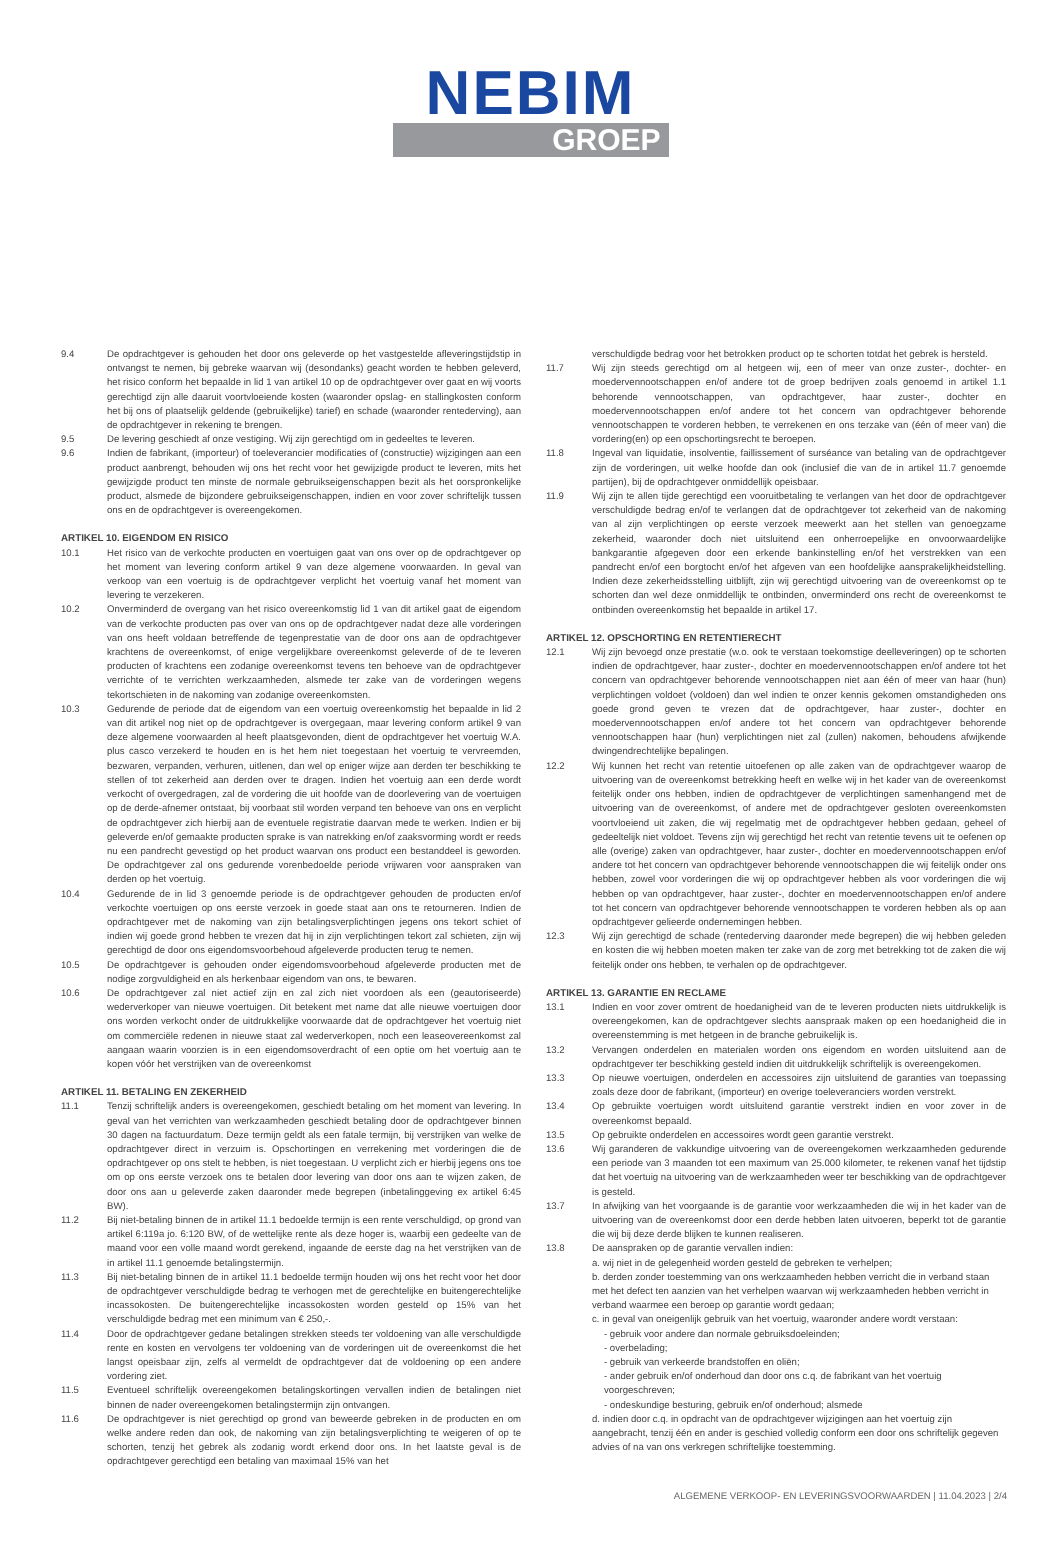NEBIM
GROEP
9.4 De opdrachtgever is gehouden het door ons geleverde op het vastgestelde afleveringstijdstip in ontvangst te nemen, bij gebreke waarvan wij (desondanks) geacht worden te hebben geleverd, het risico conform het bepaalde in lid 1 van artikel 10 op de opdrachtgever over gaat en wij voorts gerechtigd zijn alle daaruit voortvloeiende kosten (waaronder opslag- en stallingkosten conform het bij ons of plaatselijk geldende (gebruikelijke) tarief) en schade (waaronder rentederving), aan de opdrachtgever in rekening te brengen.
9.5 De levering geschiedt af onze vestiging. Wij zijn gerechtigd om in gedeeltes te leveren.
9.6 Indien de fabrikant, (importeur) of toeleverancier modificaties of (constructie) wijzigingen aan een product aanbrengt, behouden wij ons het recht voor het gewijzigde product te leveren, mits het gewijzigde product ten minste de normale gebruikseigenschappen bezit als het oorspronkelijke product, alsmede de bijzondere gebruikseigenschappen, indien en voor zover schriftelijk tussen ons en de opdrachtgever is overeengekomen.
ARTIKEL 10. EIGENDOM EN RISICO
10.1 Het risico van de verkochte producten en voertuigen gaat van ons over op de opdrachtgever op het moment van levering conform artikel 9 van deze algemene voorwaarden. In geval van verkoop van een voertuig is de opdrachtgever verplicht het voertuig vanaf het moment van levering te verzekeren.
10.2 Onverminderd de overgang van het risico overeenkomstig lid 1 van dit artikel gaat de eigendom van de verkochte producten pas over van ons op de opdrachtgever nadat deze alle vorderingen van ons heeft voldaan betreffende de tegenprestatie van de door ons aan de opdrachtgever krachtens de overeenkomst, of enige vergelijkbare overeenkomst geleverde of de te leveren producten of krachtens een zodanige overeenkomst tevens ten behoeve van de opdrachtgever verrichte of te verrichten werkzaamheden, alsmede ter zake van de vorderingen wegens tekortschieten in de nakoming van zodanige overeenkomsten.
10.3 Gedurende de periode dat de eigendom van een voertuig overeenkomstig het bepaalde in lid 2 van dit artikel nog niet op de opdrachtgever is overgegaan, maar levering conform artikel 9 van deze algemene voorwaarden al heeft plaatsgevonden, dient de opdrachtgever het voertuig W.A. plus casco verzekerd te houden en is het hem niet toegestaan het voertuig te vervreemden, bezwaren, verpanden, verhuren, uitlenen, dan wel op eniger wijze aan derden ter beschikking te stellen of tot zekerheid aan derden over te dragen. Indien het voertuig aan een derde wordt verkocht of overgedragen, zal de vordering die uit hoofde van de doorlevering van de voertuigen op de derde-afnemer ontstaat, bij voorbaat stil worden verpand ten behoeve van ons en verplicht de opdrachtgever zich hierbij aan de eventuele registratie daarvan mede te werken. Indien er bij geleverde en/of gemaakte producten sprake is van natrekking en/of zaaksvorming wordt er reeds nu een pandrecht gevestigd op het product waarvan ons product een bestanddeel is geworden. De opdrachtgever zal ons gedurende vorenbedoelde periode vrijwaren voor aanspraken van derden op het voertuig.
10.4 Gedurende de in lid 3 genoemde periode is de opdrachtgever gehouden de producten en/of verkochte voertuigen op ons eerste verzoek in goede staat aan ons te retourneren. Indien de opdrachtgever met de nakoming van zijn betalingsverplichtingen jegens ons tekort schiet of indien wij goede grond hebben te vrezen dat hij in zijn verplichtingen tekort zal schieten, zijn wij gerechtigd de door ons eigendomsvoorbehoud afgeleverde producten terug te nemen.
10.5 De opdrachtgever is gehouden onder eigendomsvoorbehoud afgeleverde producten met de nodige zorgvuldigheid en als herkenbaar eigendom van ons, te bewaren.
10.6 De opdrachtgever zal niet actief zijn en zal zich niet voordoen als een (geautoriseerde) wederverkoper van nieuwe voertuigen. Dit betekent met name dat alle nieuwe voertuigen door ons worden verkocht onder de uitdrukkelijke voorwaarde dat de opdrachtgever het voertuig niet om commerciële redenen in nieuwe staat zal wederverkopen, noch een leaseovereenkomst zal aangaan waarin voorzien is in een eigendomsoverdracht of een optie om het voertuig aan te kopen vóór het verstrijken van de overeenkomst
ARTIKEL 11. BETALING EN ZEKERHEID
11.1 Tenzij schriftelijk anders is overeengekomen, geschiedt betaling om het moment van levering. In geval van het verrichten van werkzaamheden geschiedt betaling door de opdrachtgever binnen 30 dagen na factuurdatum. Deze termijn geldt als een fatale termijn, bij verstrijken van welke de opdrachtgever direct in verzuim is. Opschortingen en verrekening met vorderingen die de opdrachtgever op ons stelt te hebben, is niet toegestaan. U verplicht zich er hierbij jegens ons toe om op ons eerste verzoek ons te betalen door levering van door ons aan te wijzen zaken, de door ons aan u geleverde zaken daaronder mede begrepen (inbetalinggeving ex artikel 6:45 BW).
11.2 Bij niet-betaling binnen de in artikel 11.1 bedoelde termijn is een rente verschuldigd, op grond van artikel 6:119a jo. 6:120 BW, of de wettelijke rente als deze hoger is, waarbij een gedeelte van de maand voor een volle maand wordt gerekend, ingaande de eerste dag na het verstrijken van de in artikel 11.1 genoemde betalingstermijn.
11.3 Bij niet-betaling binnen de in artikel 11.1 bedoelde termijn houden wij ons het recht voor het door de opdrachtgever verschuldigde bedrag te verhogen met de gerechtelijke en buitengerechtelijke incassokosten. De buitengerechtelijke incassokosten worden gesteld op 15% van het verschuldigde bedrag met een minimum van € 250,-.
11.4 Door de opdrachtgever gedane betalingen strekken steeds ter voldoening van alle verschuldigde rente en kosten en vervolgens ter voldoening van de vorderingen uit de overeenkomst die het langst opeisbaar zijn, zelfs al vermeldt de opdrachtgever dat de voldoening op een andere vordering ziet.
11.5 Eventueel schriftelijk overeengekomen betalingskortingen vervallen indien de betalingen niet binnen de nader overeengekomen betalingstermijn zijn ontvangen.
11.6 De opdrachtgever is niet gerechtigd op grond van beweerde gebreken in de producten en om welke andere reden dan ook, de nakoming van zijn betalingsverplichting te weigeren of op te schorten, tenzij het gebrek als zodanig wordt erkend door ons. In het laatste geval is de opdrachtgever gerechtigd een betaling van maximaal 15% van het
verschuldigde bedrag voor het betrokken product op te schorten totdat het gebrek is hersteld.
11.7 Wij zijn steeds gerechtigd om al hetgeen wij, een of meer van onze zuster-, dochter- en moedervennootschappen en/of andere tot de groep bedrijven zoals genoemd in artikel 1.1 behorende vennootschappen, van opdrachtgever, haar zuster-, dochter en moedervennootschappen en/of andere tot het concern van opdrachtgever behorende vennootschappen te vorderen hebben, te verrekenen en ons terzake van (één of meer van) die vordering(en) op een opschortingsrecht te beroepen.
11.8 Ingeval van liquidatie, insolventie, faillissement of surséance van betaling van de opdrachtgever zijn de vorderingen, uit welke hoofde dan ook (inclusief die van de in artikel 11.7 genoemde partijen), bij de opdrachtgever onmiddellijk opeisbaar.
11.9 Wij zijn te allen tijde gerechtigd een vooruitbetaling te verlangen van het door de opdrachtgever verschuldigde bedrag en/of te verlangen dat de opdrachtgever tot zekerheid van de nakoming van al zijn verplichtingen op eerste verzoek meewerkt aan het stellen van genoegzame zekerheid, waaronder doch niet uitsluitend een onherroepelijke en onvoorwaardelijke bankgarantie afgegeven door een erkende bankinstelling en/of het verstrekken van een pandrecht en/of een borgtocht en/of het afgeven van een hoofdelijke aansprakelijkheidstelling. Indien deze zekerheidsstelling uitblijft, zijn wij gerechtigd uitvoering van de overeenkomst op te schorten dan wel deze onmiddellijk te ontbinden, onverminderd ons recht de overeenkomst te ontbinden overeenkomstig het bepaalde in artikel 17.
ARTIKEL 12. OPSCHORTING EN RETENTIERECHT
12.1 Wij zijn bevoegd onze prestatie (w.o. ook te verstaan toekomstige deelleveringen) op te schorten indien de opdrachtgever, haar zuster-, dochter en moedervennootschappen en/of andere tot het concern van opdrachtgever behorende vennootschappen niet aan één of meer van haar (hun) verplichtingen voldoet (voldoen) dan wel indien te onzer kennis gekomen omstandigheden ons goede grond geven te vrezen dat de opdrachtgever, haar zuster-, dochter en moedervennootschappen en/of andere tot het concern van opdrachtgever behorende vennootschappen haar (hun) verplichtingen niet zal (zullen) nakomen, behoudens afwijkende dwingendrechtelijke bepalingen.
12.2 Wij kunnen het recht van retentie uitoefenen op alle zaken van de opdrachtgever waarop de uitvoering van de overeenkomst betrekking heeft en welke wij in het kader van de overeenkomst feitelijk onder ons hebben, indien de opdrachtgever de verplichtingen samenhangend met de uitvoering van de overeenkomst, of andere met de opdrachtgever gesloten overeenkomsten voortvloeiend uit zaken, die wij regelmatig met de opdrachtgever hebben gedaan, geheel of gedeeltelijk niet voldoet. Tevens zijn wij gerechtigd het recht van retentie tevens uit te oefenen op alle (overige) zaken van opdrachtgever, haar zuster-, dochter en moedervennootschappen en/of andere tot het concern van opdrachtgever behorende vennootschappen die wij feitelijk onder ons hebben, zowel voor vorderingen die wij op opdrachtgever hebben als voor vorderingen die wij hebben op van opdrachtgever, haar zuster-, dochter en moedervennootschappen en/of andere tot het concern van opdrachtgever behorende vennootschappen te vorderen hebben als op aan opdrachtgever gelieerde ondernemingen hebben.
12.3 Wij zijn gerechtigd de schade (rentederving daaronder mede begrepen) die wij hebben geleden en kosten die wij hebben moeten maken ter zake van de zorg met betrekking tot de zaken die wij feitelijk onder ons hebben, te verhalen op de opdrachtgever.
ARTIKEL 13. GARANTIE EN RECLAME
13.1 Indien en voor zover omtrent de hoedanigheid van de te leveren producten niets uitdrukkelijk is overeengekomen, kan de opdrachtgever slechts aanspraak maken op een hoedanigheid die in overeenstemming is met hetgeen in de branche gebruikelijk is.
13.2 Vervangen onderdelen en materialen worden ons eigendom en worden uitsluitend aan de opdrachtgever ter beschikking gesteld indien dit uitdrukkelijk schriftelijk is overeengekomen.
13.3 Op nieuwe voertuigen, onderdelen en accessoires zijn uitsluitend de garanties van toepassing zoals deze door de fabrikant, (importeur) en overige toeleveranciers worden verstrekt.
13.4 Op gebruikte voertuigen wordt uitsluitend garantie verstrekt indien en voor zover in de overeenkomst bepaald.
13.5 Op gebruikte onderdelen en accessoires wordt geen garantie verstrekt.
13.6 Wij garanderen de vakkundige uitvoering van de overeengekomen werkzaamheden gedurende een periode van 3 maanden tot een maximum van 25.000 kilometer, te rekenen vanaf het tijdstip dat het voertuig na uitvoering van de werkzaamheden weer ter beschikking van de opdrachtgever is gesteld.
13.7 In afwijking van het voorgaande is de garantie voor werkzaamheden die wij in het kader van de uitvoering van de overeenkomst door een derde hebben laten uitvoeren, beperkt tot de garantie die wij bij deze derde blijken te kunnen realiseren.
13.8 De aanspraken op de garantie vervallen indien:
a. wij niet in de gelegenheid worden gesteld de gebreken te verhelpen;
b. derden zonder toestemming van ons werkzaamheden hebben verricht die in verband staan met het defect ten aanzien van het verhelpen waarvan wij werkzaamheden hebben verricht in verband waarmee een beroep op garantie wordt gedaan;
c. in geval van oneigenlijk gebruik van het voertuig, waaronder andere wordt verstaan:
- gebruik voor andere dan normale gebruiksdoeleinden;
- overbelading;
- gebruik van verkeerde brandstoffen en oliën;
- ander gebruik en/of onderhoud dan door ons c.q. de fabrikant van het voertuig voorgeschreven;
- ondeskundige besturing, gebruik en/of onderhoud; alsmede
d. indien door c.q. in opdracht van de opdrachtgever wijzigingen aan het voertuig zijn aangebracht, tenzij één en ander is geschied volledig conform een door ons schriftelijk gegeven advies of na van ons verkregen schriftelijke toestemming.
ALGEMENE VERKOOP- EN LEVERINGSVOORWAARDEN | 11.04.2023 | 2/4